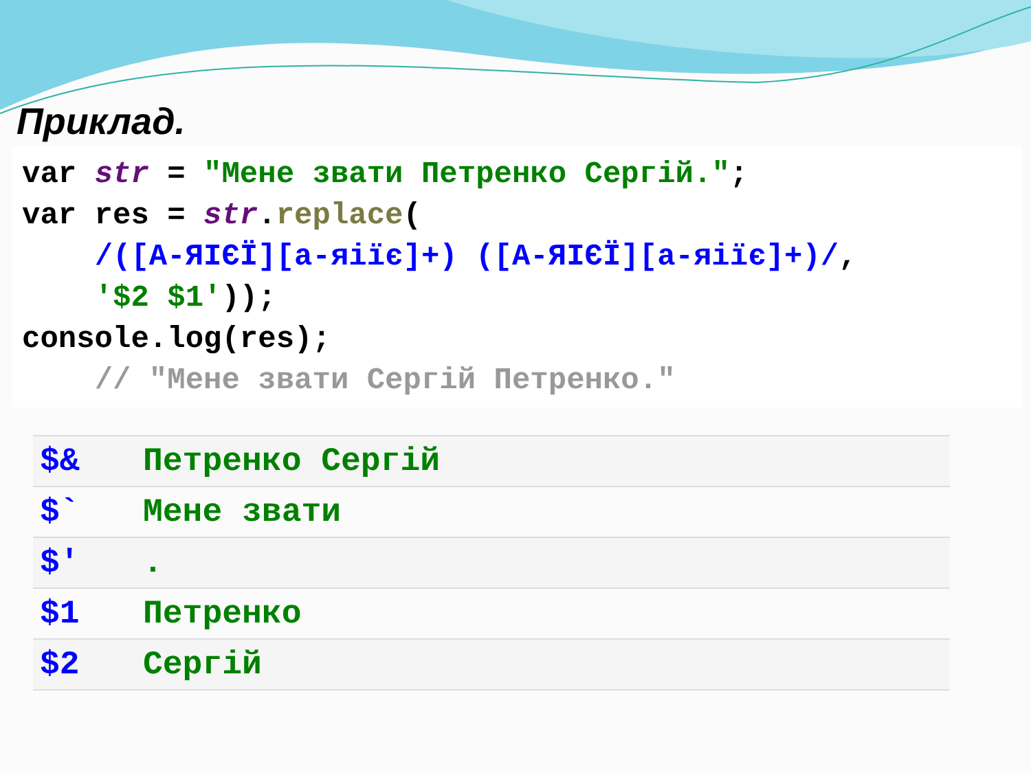Приклад.
var str = "Мене звати Петренко Сергій.";
var res = str.replace(
    /([А-ЯІЄЇ][а-яіїє]+) ([А-ЯІЄЇ][а-яіїє]+)/,
    '$2 $1'));
console.log(res);
    // "Мене звати Сергій Петренко."
| $& | Петренко Сергій |
| $` | Мене звати |
| $' | . |
| $1 | Петренко |
| $2 | Сергій |